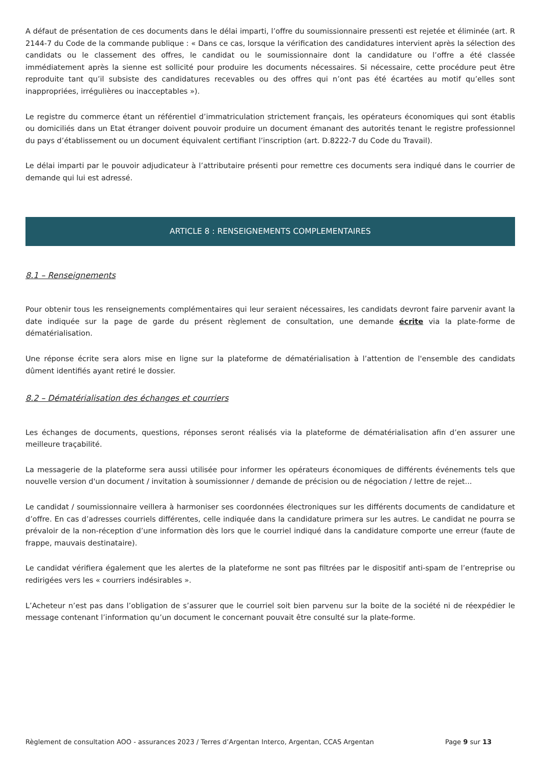A défaut de présentation de ces documents dans le délai imparti, l’offre du soumissionnaire pressenti est rejetée et éliminée (art. R 2144-7 du Code de la commande publique : « Dans ce cas, lorsque la vérification des candidatures intervient après la sélection des candidats ou le classement des offres, le candidat ou le soumissionnaire dont la candidature ou l’offre a été classée immédiatement après la sienne est sollicité pour produire les documents nécessaires. Si nécessaire, cette procédure peut être reproduite tant qu’il subsiste des candidatures recevables ou des offres qui n’ont pas été écartées au motif qu’elles sont inappropriées, irrégulières ou inacceptables »).
Le registre du commerce étant un référentiel d’immatriculation strictement français, les opérateurs économiques qui sont établis ou domiciliés dans un Etat étranger doivent pouvoir produire un document émanant des autorités tenant le registre professionnel du pays d’établissement ou un document équivalent certifiant l’inscription (art. D.8222-7 du Code du Travail).
Le délai imparti par le pouvoir adjudicateur à l’attributaire présenti pour remettre ces documents sera indiqué dans le courrier de demande qui lui est adressé.
ARTICLE 8 : RENSEIGNEMENTS COMPLEMENTAIRES
8.1 – Renseignements
Pour obtenir tous les renseignements complémentaires qui leur seraient nécessaires, les candidats devront faire parvenir avant la date indiquée sur la page de garde du présent règlement de consultation, une demande écrite via la plate-forme de dématérialisation.
Une réponse écrite sera alors mise en ligne sur la plateforme de dématérialisation à l’attention de l'ensemble des candidats dûment identifiés ayant retiré le dossier.
8.2 – Dématérialisation des échanges et courriers
Les échanges de documents, questions, réponses seront réalisés via la plateforme de dématérialisation afin d’en assurer une meilleure traçabilité.
La messagerie de la plateforme sera aussi utilisée pour informer les opérateurs économiques de différents événements tels que nouvelle version d'un document / invitation à soumissionner / demande de précision ou de négociation / lettre de rejet...
Le candidat / soumissionnaire veillera à harmoniser ses coordonnées électroniques sur les différents documents de candidature et d’offre. En cas d’adresses courriels différentes, celle indiquée dans la candidature primera sur les autres. Le candidat ne pourra se prévaloir de la non-réception d’une information dès lors que le courriel indiqué dans la candidature comporte une erreur (faute de frappe, mauvais destinataire).
Le candidat vérifiera également que les alertes de la plateforme ne sont pas filtrées par le dispositif anti-spam de l’entreprise ou redirigées vers les « courriers indésirables ».
L’Acheteur n’est pas dans l’obligation de s’assurer que le courriel soit bien parvenu sur la boite de la société ni de réexpédier le message contenant l’information qu’un document le concernant pouvait être consulté sur la plate-forme.
Règlement de consultation AOO - assurances 2023 / Terres d’Argentan Interco, Argentan, CCAS Argentan Page 9 sur 13